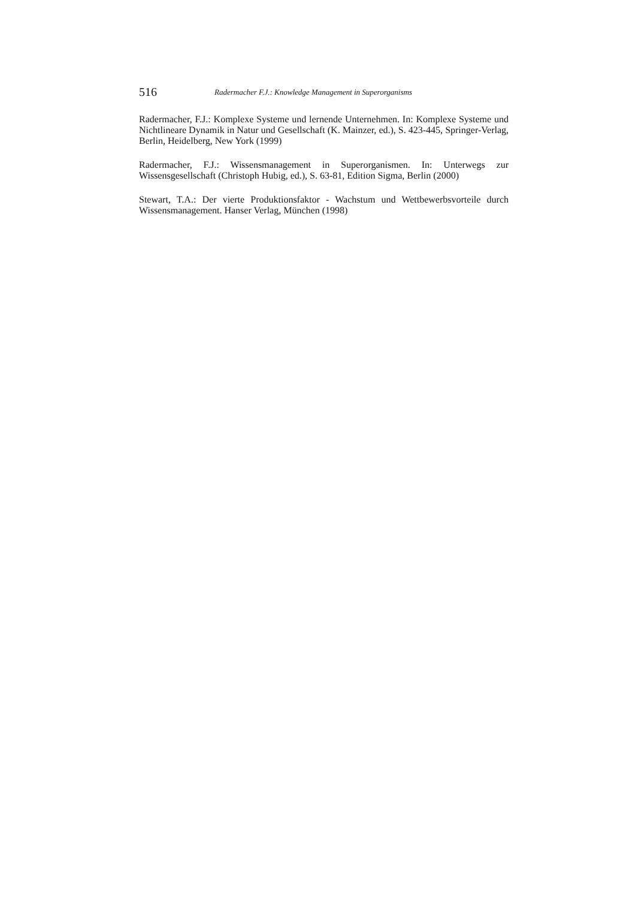516 Radermacher F.J.: Knowledge Management in Superorganisms
Radermacher, F.J.: Komplexe Systeme und lernende Unternehmen. In: Komplexe Systeme und Nichtlineare Dynamik in Natur und Gesellschaft (K. Mainzer, ed.), S. 423-445, Springer-Verlag, Berlin, Heidelberg, New York (1999)
Radermacher, F.J.: Wissensmanagement in Superorganismen. In: Unterwegs zur Wissensgesellschaft (Christoph Hubig, ed.), S. 63-81, Edition Sigma, Berlin (2000)
Stewart, T.A.: Der vierte Produktionsfaktor - Wachstum und Wettbewerbsvorteile durch Wissensmanagement. Hanser Verlag, München (1998)